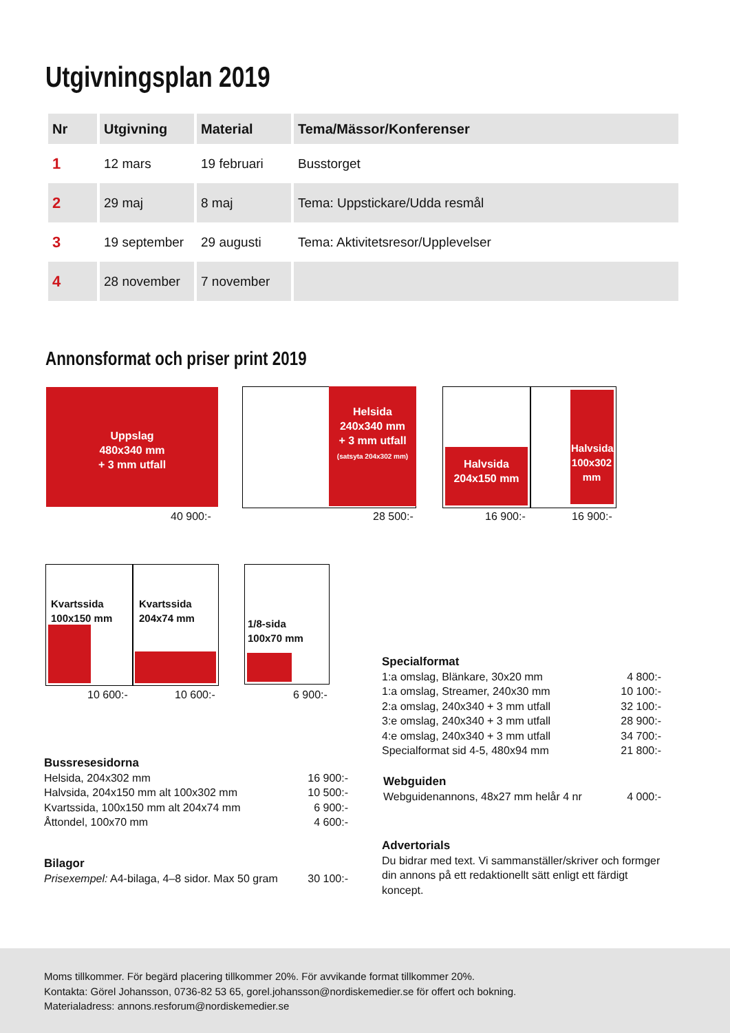Utgivningsplan 2019
| Nr | Utgivning | Material | Tema/Mässor/Konferenser |
| --- | --- | --- | --- |
| 1 | 12 mars | 19 februari | Busstorget |
| 2 | 29 maj | 8 maj | Tema: Uppstickare/Udda resmål |
| 3 | 19 september | 29 augusti | Tema: Aktivitetsresor/Upplevelser |
| 4 | 28 november | 7 november | |
Annonsformat och priser print 2019
Uppslag
480x340 mm
+ 3 mm utfall
40 900:-
Helsida
240x340 mm
+ 3 mm utfall
(satsyta 204x302 mm)
28 500:-
Halvsida
204x150 mm
Halvsida 100x302 mm
16 900:- 16 900:-
Kvartssida
100x150 mm
Kvartssida
204x74 mm
10 600:- 10 600:-
1/8-sida
100x70 mm
6 900:-
Specialformat
1:a omslag, Blänkare, 30x20 mm 4 800:-
1:a omslag, Streamer, 240x30 mm 10 100:-
2:a omslag, 240x340 + 3 mm utfall 32 100:-
3:e omslag, 240x340 + 3 mm utfall 28 900:-
4:e omslag, 240x340 + 3 mm utfall 34 700:-
Specialformat sid 4-5, 480x94 mm 21 800:-
Bussresesidorna
Helsida, 204x302 mm 16 900:-
Halvsida, 204x150 mm alt 100x302 mm 10 500:-
Kvartssida, 100x150 mm alt 204x74 mm 6 900:-
Åttondel, 100x70 mm 4 600:-
Webguiden
Webguidenannons, 48x27 mm helår 4 nr 4 000:-
Advertorials
Du bidrar med text. Vi sammanställer/skriver och formger din annons på ett redaktionellt sätt enligt ett färdigt koncept.
Bilagor
Prisexempel: A4-bilaga, 4–8 sidor. Max 50 gram 30 100:-
Moms tillkommer. För begärd placering tillkommer 20%. För avvikande format tillkommer 20%.
Kontakta: Görel Johansson, 0736-82 53 65, gorel.johansson@nordiskemedier.se för offert och bokning.
Materialadress: annons.resforum@nordiskemedier.se